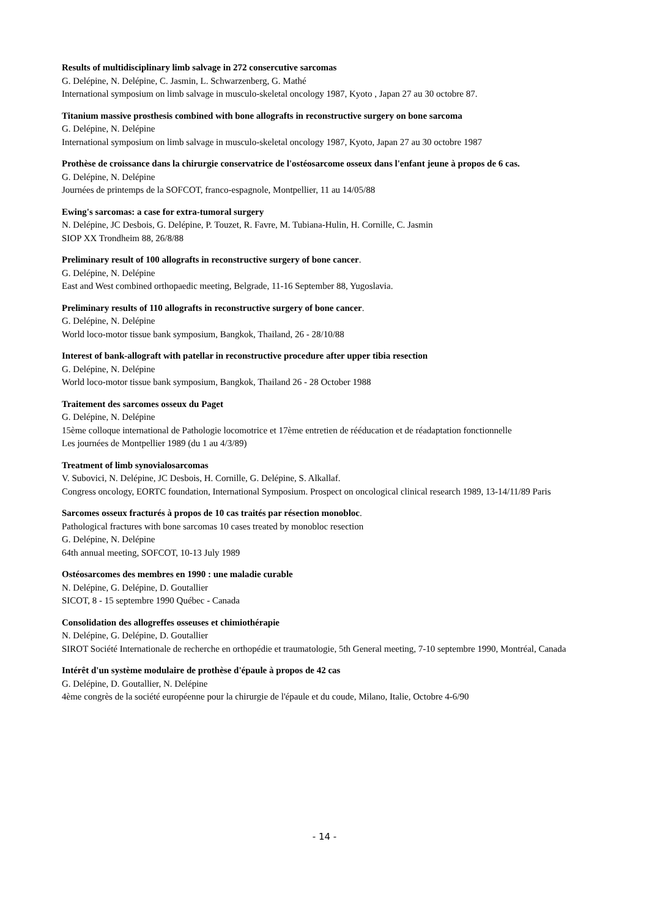Results of multidisciplinary limb salvage in 272 consercutive sarcomas
G. Delépine, N. Delépine, C. Jasmin, L. Schwarzenberg, G. Mathé
International symposium on limb salvage in musculo-skeletal oncology 1987, Kyoto , Japan 27 au 30 octobre 87.
Titanium massive prosthesis combined with bone allografts in reconstructive surgery on bone sarcoma
G. Delépine, N. Delépine
International symposium on limb salvage in musculo-skeletal oncology 1987, Kyoto, Japan 27 au 30 octobre 1987
Prothèse de croissance dans la chirurgie conservatrice de l'ostéosarcome osseux dans l'enfant jeune à propos de 6 cas.
G. Delépine, N. Delépine
Journées de printemps de la SOFCOT, franco-espagnole, Montpellier, 11 au 14/05/88
Ewing's sarcomas: a case for extra-tumoral surgery
N. Delépine, JC Desbois, G. Delépine, P. Touzet, R. Favre, M. Tubiana-Hulin, H. Cornille, C. Jasmin
SIOP XX Trondheim 88, 26/8/88
Preliminary result of 100 allografts in reconstructive surgery of bone cancer.
G. Delépine, N. Delépine
East and West combined orthopaedic meeting, Belgrade, 11-16 September 88, Yugoslavia.
Preliminary results of 110 allografts in reconstructive surgery of bone cancer.
G. Delépine, N. Delépine
World loco-motor tissue bank symposium, Bangkok, Thailand, 26 - 28/10/88
Interest of bank-allograft with patellar in reconstructive procedure after upper tibia resection
G. Delépine, N. Delépine
World loco-motor tissue bank symposium, Bangkok, Thailand 26 - 28 October 1988
Traitement des sarcomes osseux du Paget
G. Delépine, N. Delépine
15ème colloque international de Pathologie locomotrice et 17ème entretien de rééducation et de réadaptation fonctionnelle
Les journées de Montpellier 1989 (du 1 au 4/3/89)
Treatment of limb synovialosarcomas
V. Subovici, N. Delépine, JC Desbois, H. Cornille, G. Delépine, S. Alkallaf.
Congress oncology, EORTC foundation, International Symposium. Prospect on oncological clinical research 1989, 13-14/11/89 Paris
Sarcomes osseux fracturés à propos de 10 cas traités par résection monobloc.
Pathological fractures with bone sarcomas 10 cases treated by monobloc resection
G. Delépine, N. Delépine
64th annual meeting, SOFCOT, 10-13 July 1989
Ostéosarcomes des membres en 1990 : une maladie curable
N. Delépine, G. Delépine, D. Goutallier
SICOT, 8 - 15 septembre 1990 Québec - Canada
Consolidation des allogreffes osseuses et chimiothérapie
N. Delépine, G. Delépine, D. Goutallier
SIROT Société Internationale de recherche en orthopédie et traumatologie, 5th General meeting, 7-10 septembre 1990, Montréal, Canada
Intérêt d'un système modulaire de prothèse d'épaule à propos de 42 cas
G. Delépine, D. Goutallier, N. Delépine
4ème congrès de la société européenne pour la chirurgie de l'épaule et du coude, Milano, Italie, Octobre 4-6/90
- 14 -